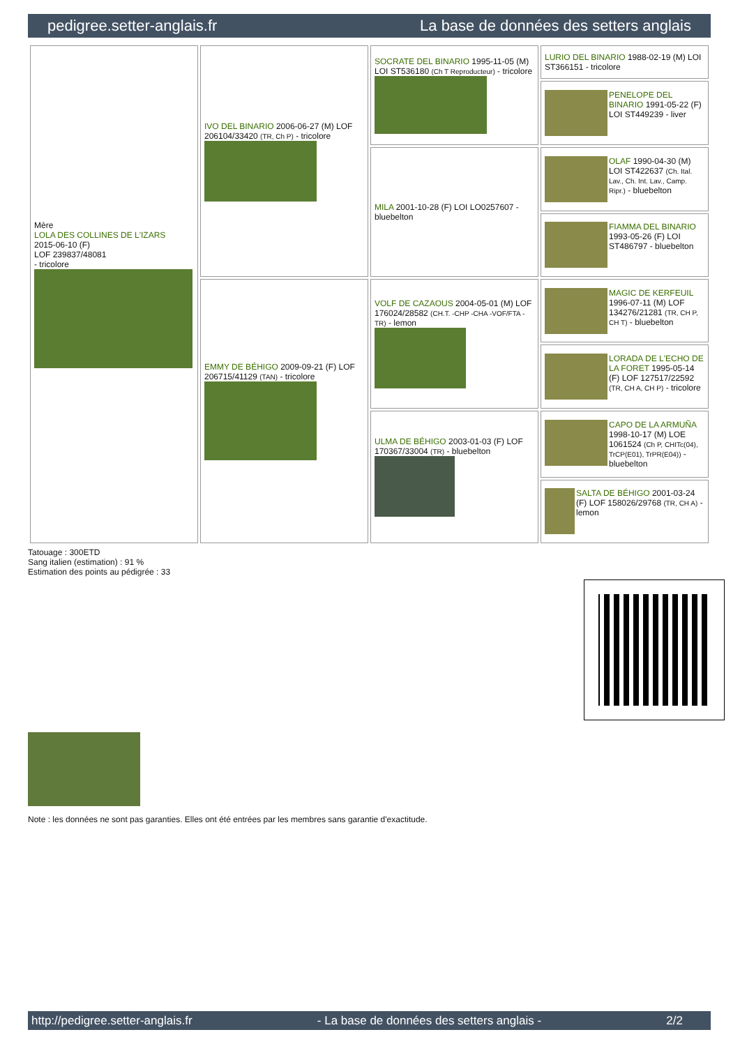pedigree.setter-anglais.fr La base de données des setters anglais
| Mère LOLA DES COLLINES DE L'IZARS 2015-06-10 (F) LOF 239837/48081 - tricolore | IVO DEL BINARIO 2006-06-27 (M) LOF 206104/33420 (TR, Ch P) - tricolore | SOCRATE DEL BINARIO 1995-11-05 (M) LOI ST536180 (Ch T Reproducteur) - tricolore | LURIO DEL BINARIO 1988-02-19 (M) LOI ST366151 - tricolore |
| | | | PENELOPE DEL BINARIO 1991-05-22 (F) LOI ST449239 - liver |
| | | MILA 2001-10-28 (F) LOI LO0257607 - bluebelton | OLAF 1990-04-30 (M) LOI ST422637 (Ch. Ital. Lav., Ch. Int. Lav., Camp. Ripr.) - bluebelton |
| | | | FIAMMA DEL BINARIO 1993-05-26 (F) LOI ST486797 - bluebelton |
| | EMMY DE BÉHIGO 2009-09-21 (F) LOF 206715/41129 (TAN) - tricolore | VOLF DE CAZAOUS 2004-05-01 (M) LOF 176024/28582 (CH.T. -CHP -CHA -VOF/FTA -TR) - lemon | MAGIC DE KERFEUIL 1996-07-11 (M) LOF 134276/21281 (TR, CH P, CH T) - bluebelton |
| | | | LORADA DE L'ECHO DE LA FORET 1995-05-14 (F) LOF 127517/22592 (TR, CH A, CH P) - tricolore |
| | | ULMA DE BÉHIGO 2003-01-03 (F) LOF 170367/33004 (TR) - bluebelton | CAPO DE LA ARMUÑA 1998-10-17 (M) LOE 1061524 (Ch P, CHITc(04), TrCP(E01), TrPR(E04)) - bluebelton |
| | | | SALTA DE BÉHIGO 2001-03-24 (F) LOF 158026/29768 (TR, CH A) - lemon |
Tatouage : 300ETD
Sang italien (estimation) : 91 %
Estimation des points au pédigrée : 33
Note : les données ne sont pas garanties. Elles ont été entrées par les membres sans garantie d'exactitude.
http://pedigree.setter-anglais.fr - La base de données des setters anglais - 2/2